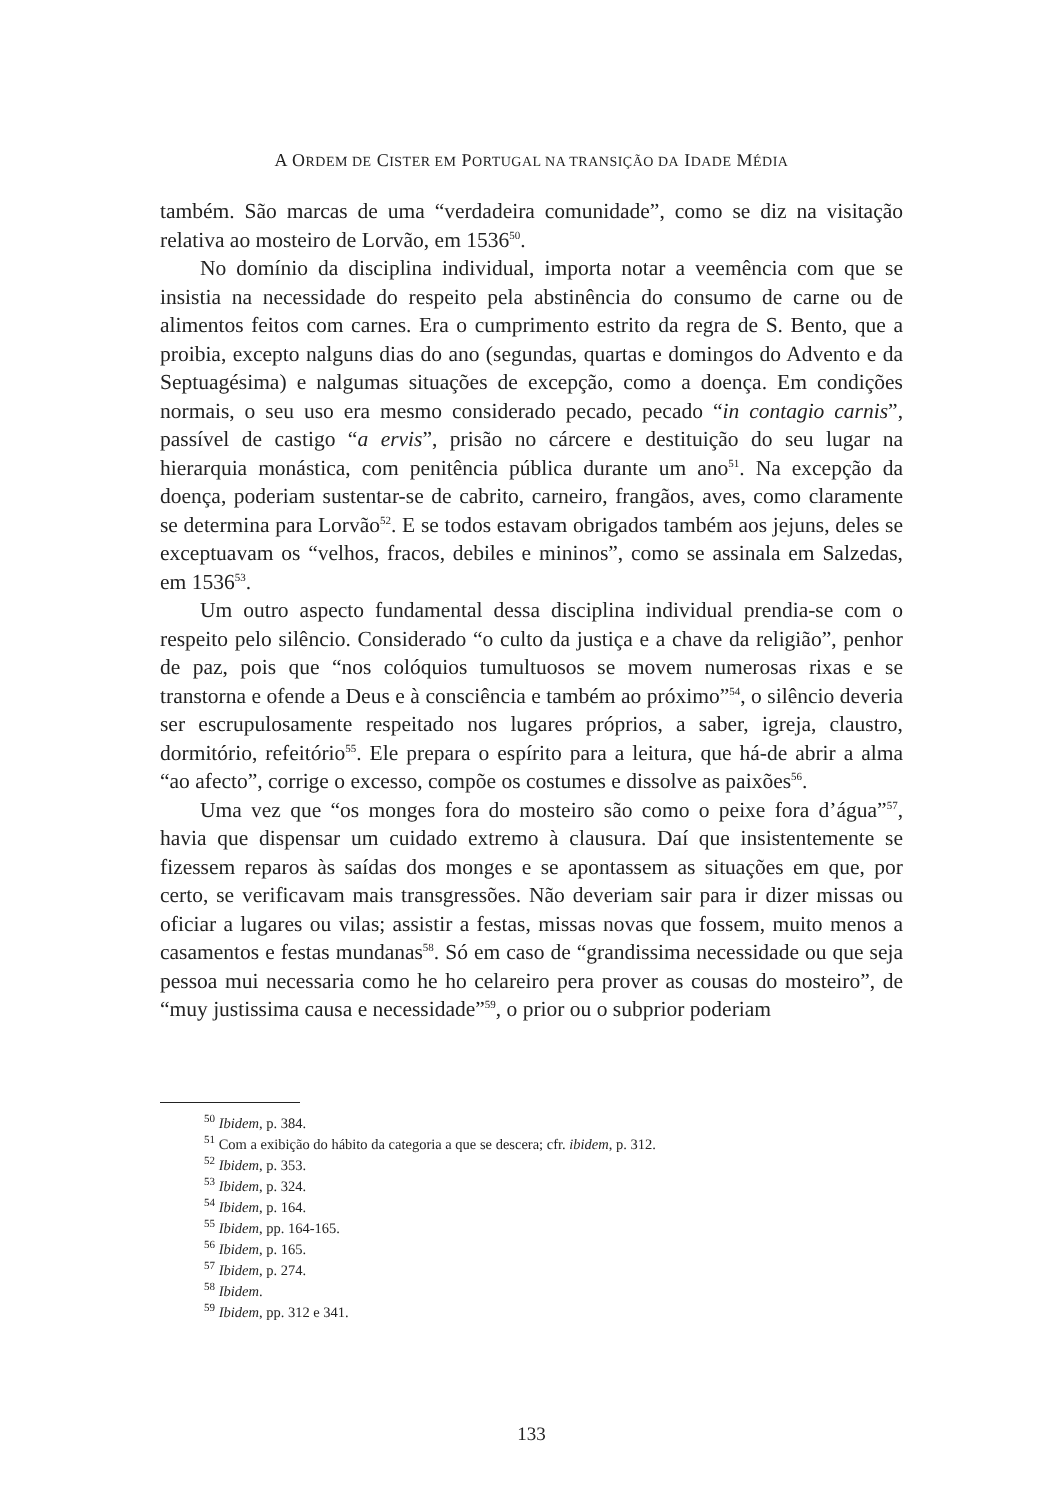A ORDEM DE CISTER EM PORTUGAL NA TRANSIÇÃO DA IDADE MÉDIA
também. São marcas de uma “verdadeira comunidade”, como se diz na visitação relativa ao mosteiro de Lorvão, em 1536<sup>50</sup>.
No domínio da disciplina individual, importa notar a veemência com que se insistia na necessidade do respeito pela abstinência do consumo de carne ou de alimentos feitos com carnes. Era o cumprimento estrito da regra de S. Bento, que a proibia, excepto nalguns dias do ano (segundas, quartas e domingos do Advento e da Septuagésima) e nalgumas situações de excepção, como a doença. Em condições normais, o seu uso era mesmo considerado pecado, pecado “in contagio carnis”, passível de castigo “a ervis”, prisão no cárcere e destituição do seu lugar na hierarquia monástica, com penitência pública durante um ano<sup>51</sup>. Na excepção da doença, poderiam sustentar-se de cabrito, carneiro, frangãos, aves, como claramente se determina para Lorvão<sup>52</sup>. E se todos estavam obrigados também aos jejuns, deles se exceptuavam os “velhos, fracos, debiles e mininos”, como se assinala em Salzedas, em 1536<sup>53</sup>.
Um outro aspecto fundamental dessa disciplina individual prendia-se com o respeito pelo silêncio. Considerado “o culto da justiça e a chave da religião”, penhor de paz, pois que “nos colóquios tumultuosos se movem numerosas rixas e se transtorna e ofende a Deus e à consciência e também ao próximo”<sup>54</sup>, o silêncio deveria ser escrupulosamente respeitado nos lugares próprios, a saber, igreja, claustro, dormitório, refeitório<sup>55</sup>. Ele prepara o espírito para a leitura, que há-de abrir a alma “ao afecto”, corrige o excesso, compõe os costumes e dissolve as paixões<sup>56</sup>.
Uma vez que “os monges fora do mosteiro são como o peixe fora d’água”<sup>57</sup>, havia que dispensar um cuidado extremo à clausura. Daí que insistentemente se fizessem reparos às saídas dos monges e se apontassem as situações em que, por certo, se verificavam mais transgressões. Não deveriam sair para ir dizer missas ou oficiar a lugares ou vilas; assistir a festas, missas novas que fossem, muito menos a casamentos e festas mundanas<sup>58</sup>. Só em caso de “grandissima necessidade ou que seja pessoa mui necessaria como he ho celareiro pera prover as cousas do mosteiro”, de “muy justissima causa e necessidade”<sup>59</sup>, o prior ou o subprior poderiam
<sup>50</sup> Ibidem, p. 384.
<sup>51</sup> Com a exibição do hábito da categoria a que se descera; cfr. ibidem, p. 312.
<sup>52</sup> Ibidem, p. 353.
<sup>53</sup> Ibidem, p. 324.
<sup>54</sup> Ibidem, p. 164.
<sup>55</sup> Ibidem, pp. 164-165.
<sup>56</sup> Ibidem, p. 165.
<sup>57</sup> Ibidem, p. 274.
<sup>58</sup> Ibidem.
<sup>59</sup> Ibidem, pp. 312 e 341.
133